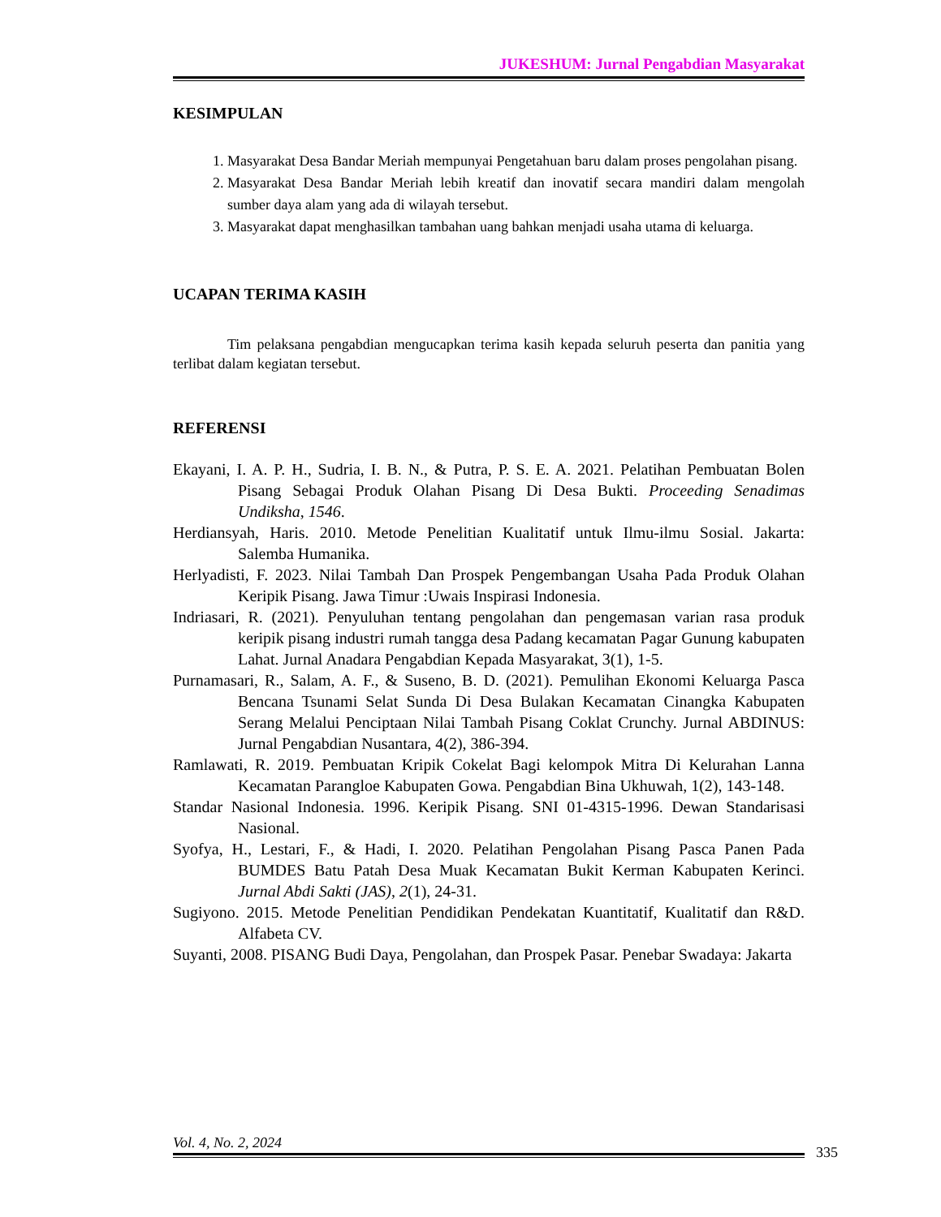JUKESHUM: Jurnal Pengabdian Masyarakat
KESIMPULAN
1. Masyarakat Desa Bandar Meriah mempunyai Pengetahuan baru dalam proses pengolahan pisang.
2. Masyarakat Desa Bandar Meriah lebih kreatif dan inovatif secara mandiri dalam mengolah sumber daya alam yang ada di wilayah tersebut.
3. Masyarakat dapat menghasilkan tambahan uang bahkan menjadi usaha utama di keluarga.
UCAPAN TERIMA KASIH
Tim pelaksana pengabdian mengucapkan terima kasih kepada seluruh peserta dan panitia yang terlibat dalam kegiatan tersebut.
REFERENSI
Ekayani, I. A. P. H., Sudria, I. B. N., & Putra, P. S. E. A. 2021. Pelatihan Pembuatan Bolen Pisang Sebagai Produk Olahan Pisang Di Desa Bukti. Proceeding Senadimas Undiksha, 1546.
Herdiansyah, Haris. 2010. Metode Penelitian Kualitatif untuk Ilmu-ilmu Sosial. Jakarta: Salemba Humanika.
Herlyadisti, F. 2023. Nilai Tambah Dan Prospek Pengembangan Usaha Pada Produk Olahan Keripik Pisang. Jawa Timur :Uwais Inspirasi Indonesia.
Indriasari, R. (2021). Penyuluhan tentang pengolahan dan pengemasan varian rasa produk keripik pisang industri rumah tangga desa Padang kecamatan Pagar Gunung kabupaten Lahat. Jurnal Anadara Pengabdian Kepada Masyarakat, 3(1), 1-5.
Purnamasari, R., Salam, A. F., & Suseno, B. D. (2021). Pemulihan Ekonomi Keluarga Pasca Bencana Tsunami Selat Sunda Di Desa Bulakan Kecamatan Cinangka Kabupaten Serang Melalui Penciptaan Nilai Tambah Pisang Coklat Crunchy. Jurnal ABDINUS: Jurnal Pengabdian Nusantara, 4(2), 386-394.
Ramlawati, R. 2019. Pembuatan Kripik Cokelat Bagi kelompok Mitra Di Kelurahan Lanna Kecamatan Parangloe Kabupaten Gowa. Pengabdian Bina Ukhuwah, 1(2), 143-148.
Standar Nasional Indonesia. 1996. Keripik Pisang. SNI 01-4315-1996. Dewan Standarisasi Nasional.
Syofya, H., Lestari, F., & Hadi, I. 2020. Pelatihan Pengolahan Pisang Pasca Panen Pada BUMDES Batu Patah Desa Muak Kecamatan Bukit Kerman Kabupaten Kerinci. Jurnal Abdi Sakti (JAS), 2(1), 24-31.
Sugiyono. 2015. Metode Penelitian Pendidikan Pendekatan Kuantitatif, Kualitatif dan R&D. Alfabeta CV.
Suyanti, 2008. PISANG Budi Daya, Pengolahan, dan Prospek Pasar. Penebar Swadaya: Jakarta
Vol. 4, No. 2, 2024
335